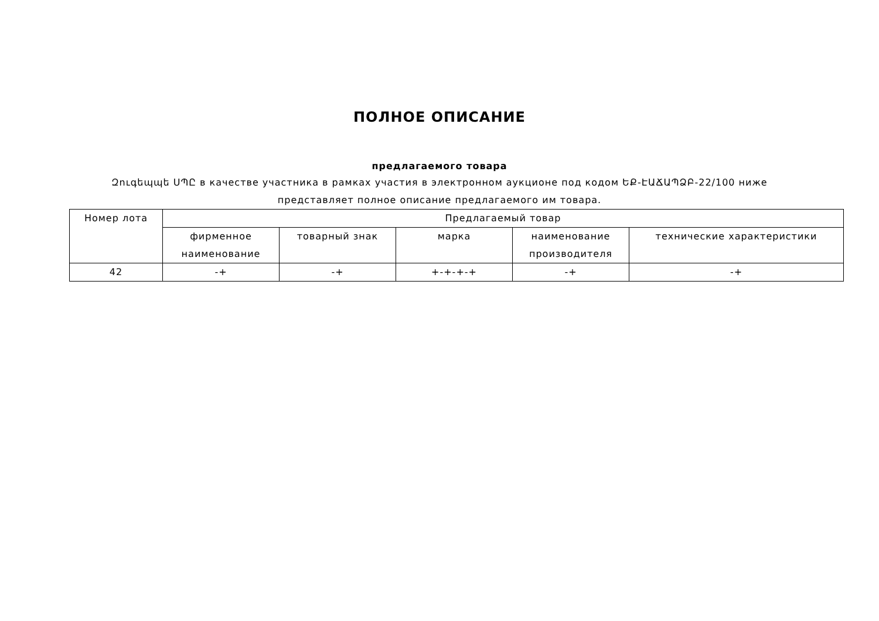ПОЛНОЕ ОПИСАНИЕ
предлагаемого товара
Զուգեպպե ՍՊԸ в качестве участника в рамках участия в электронном аукционе под кодом ԵՔ-ԷԱՃԱՊՁԲ-22/100 ниже представляет полное описание предлагаемого им товара.
| Номер лота | Предлагаемый товар | | | | |
| --- | --- | --- | --- | --- | --- |
| | фирменное наименование | товарный знак | марка | наименование производителя | технические характеристики |
| 42 | -+ | -+ | +-+-+-+ | -+ | -+ |